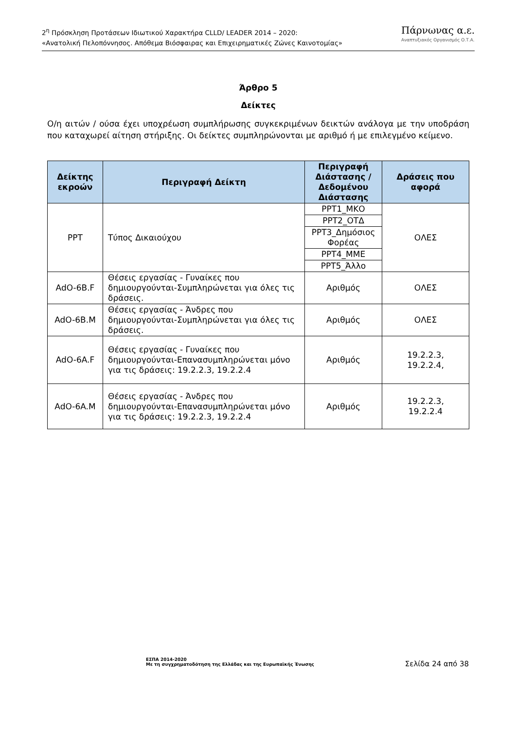2<sup>η</sup> Πρόσκληση Προτάσεων Ιδιωτικού Χαρακτήρα CLLD/ LEADER 2014 – 2020:
«Ανατολική Πελοπόννησος. Απόθεμα Βιόσφαιρας και Επιχειρηματικές Ζώνες Καινοτομίας»
Πάρνωνας α.ε.
Αναπτυξιακός Οργανισμός Ο.Τ.Α.
Άρθρο 5
Δείκτες
Ο/η αιτών / ούσα έχει υποχρέωση συμπλήρωσης συγκεκριμένων δεικτών ανάλογα με την υποδράση που καταχωρεί αίτηση στήριξης. Οι δείκτες συμπληρώνονται με αριθμό ή με επιλεγμένο κείμενο.
| Δείκτης εκροών | Περιγραφή Δείκτη | Περιγραφή Διάστασης /Δεδομένου Διάστασης | Δράσεις που αφορά |
| --- | --- | --- | --- |
| PPT | Τύπος Δικαιούχου | PPT1_ΜΚΟ | ΟΛΕΣ |
| | | PPT2_ΟΤΔ | |
| | | PPT3_Δημόσιος Φορέας | |
| | | PPT4_ΜΜΕ | |
| | | PPT5_Άλλο | |
| AdO-6B.F | Θέσεις εργασίας - Γυναίκες που δημιουργούνται-Συμπληρώνεται για όλες τις δράσεις. | Αριθμός | ΟΛΕΣ |
| AdO-6B.M | Θέσεις εργασίας - Άνδρες που δημιουργούνται-Συμπληρώνεται για όλες τις δράσεις. | Αριθμός | ΟΛΕΣ |
| AdO-6A.F | Θέσεις εργασίας - Γυναίκες που δημιουργούνται-Επανασυμπληρώνεται μόνο για τις δράσεις: 19.2.2.3, 19.2.2.4 | Αριθμός | 19.2.2.3, 19.2.2.4, |
| AdO-6A.M | Θέσεις εργασίας - Άνδρες που δημιουργούνται-Επανασυμπληρώνεται μόνο για τις δράσεις: 19.2.2.3, 19.2.2.4 | Αριθμός | 19.2.2.3, 19.2.2.4 |
ΕΣΠΑ 2014-2020
Με τη συγχρηματοδότηση της Ελλάδας και της Ευρωπαϊκής Ένωσης
Σελίδα 24 από 38